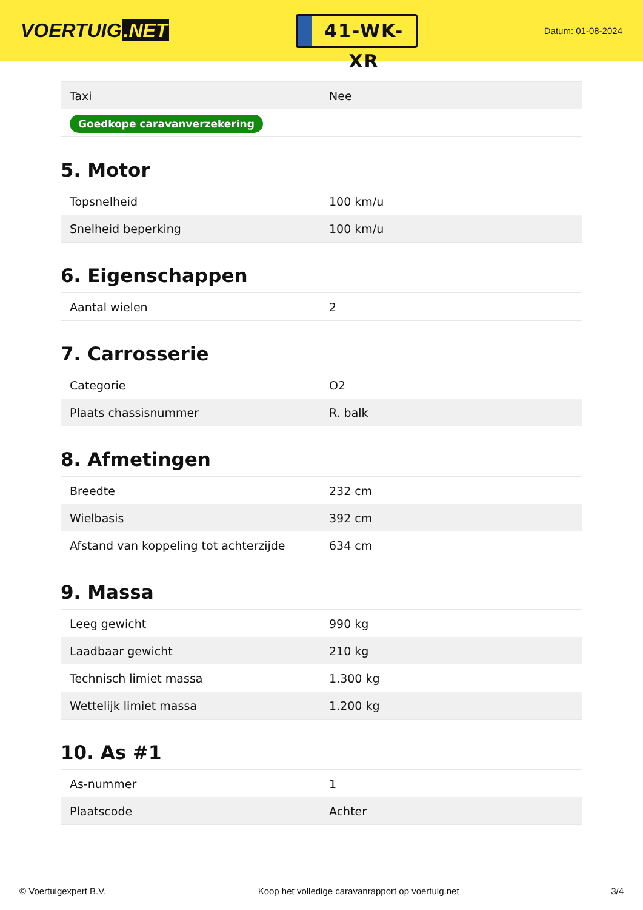VOERTUIG.NET
41-WK-XR
Datum: 01-08-2024
| Taxi | Nee |
| Goedkope caravanverzekering | |
5. Motor
| Topsnelheid | 100 km/u |
| Snelheid beperking | 100 km/u |
6. Eigenschappen
| Aantal wielen | 2 |
7. Carrosserie
| Categorie | O2 |
| Plaats chassisnummer | R. balk |
8. Afmetingen
| Breedte | 232 cm |
| Wielbasis | 392 cm |
| Afstand van koppeling tot achterzijde | 634 cm |
9. Massa
| Leeg gewicht | 990 kg |
| Laadbaar gewicht | 210 kg |
| Technisch limiet massa | 1.300 kg |
| Wettelijk limiet massa | 1.200 kg |
10. As #1
| As-nummer | 1 |
| Plaatscode | Achter |
© Voertuigexpert B.V. Koop het volledige caravanrapport op voertuig.net 3/4